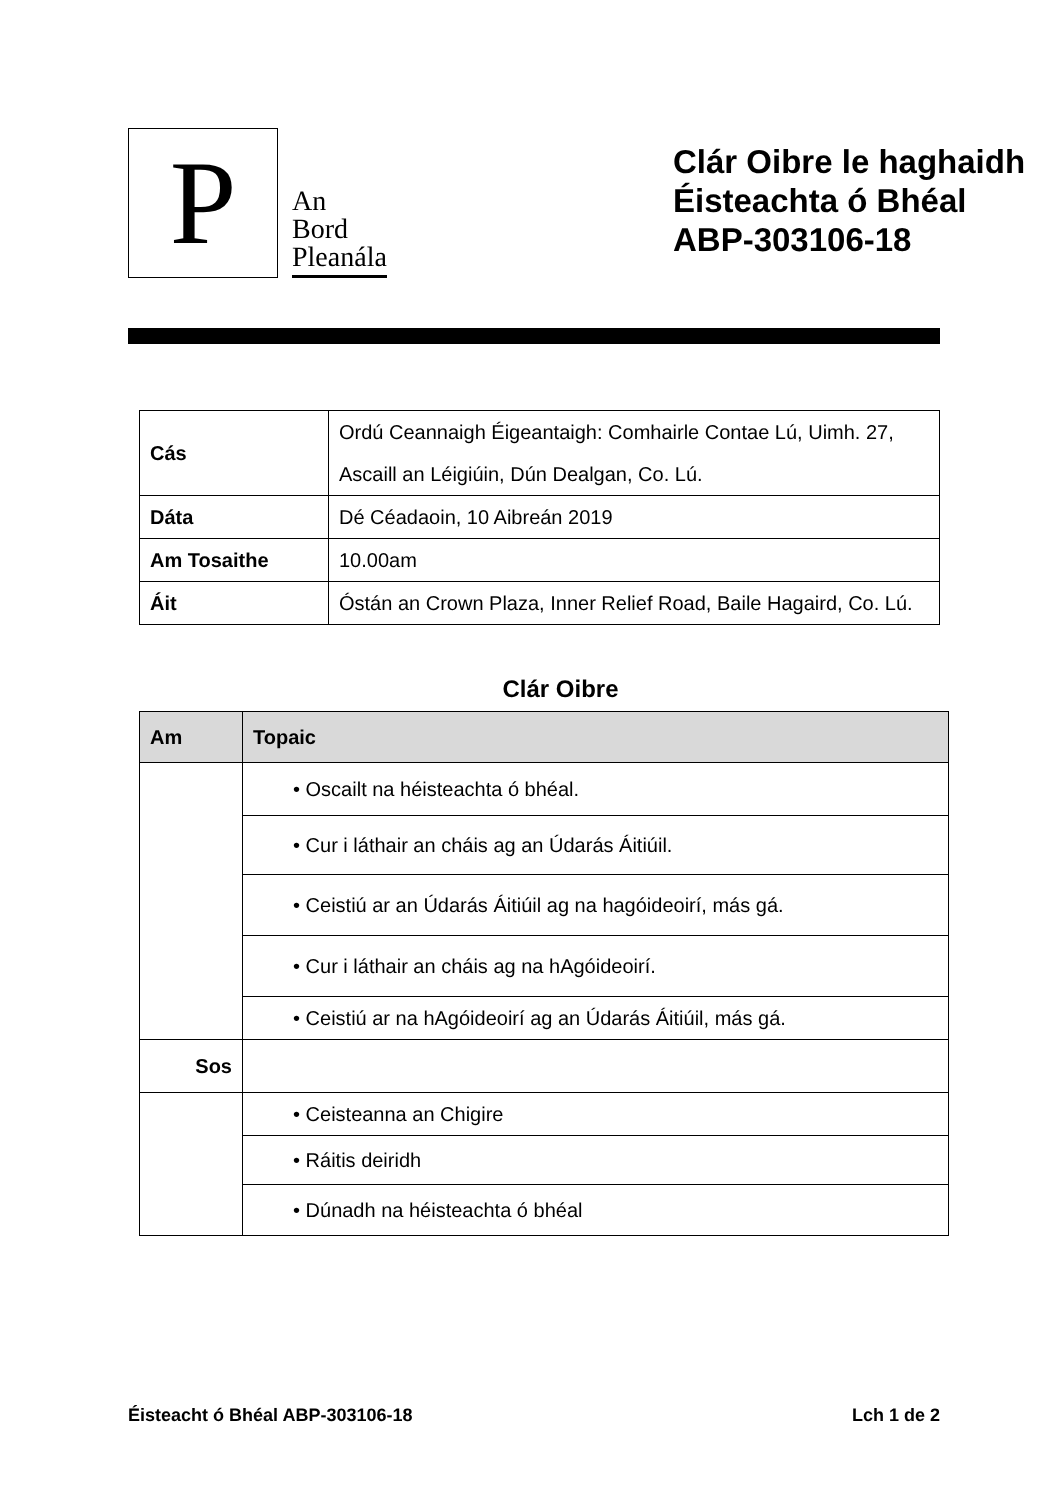P
An
Bord
Pleanála
Clár Oibre le haghaidh
Éisteachta ó Bhéal
ABP-303106-18
| Cás | Ordú Ceannaigh Éigeantaigh: Comhairle Contae Lú, Uimh. 27, Ascaill an Léigiúin, Dún Dealgan, Co. Lú. |
| Dáta | Dé Céadaoin, 10 Aibreán 2019 |
| Am Tosaithe | 10.00am |
| Áit | Óstán an Crown Plaza, Inner Relief Road, Baile Hagaird, Co. Lú. |
Clár Oibre
| Am | Topaic |
| --- | --- |
| | • Oscailt na héisteachta ó bhéal. |
| | • Cur i láthair an cháis ag an Údarás Áitiúil. |
| | • Ceistiú ar an Údarás Áitiúil ag na hagóideoirí, más gá. |
| | • Cur i láthair an cháis ag na hAgóideoirí. |
| | • Ceistiú ar na hAgóideoirí ag an Údarás Áitiúil, más gá. |
| Sos | |
| | • Ceisteanna an Chigire |
| | • Ráitis deiridh |
| | • Dúnadh na héisteachta ó bhéal |
Éisteacht ó Bhéal ABP-303106-18 Lch 1 de 2